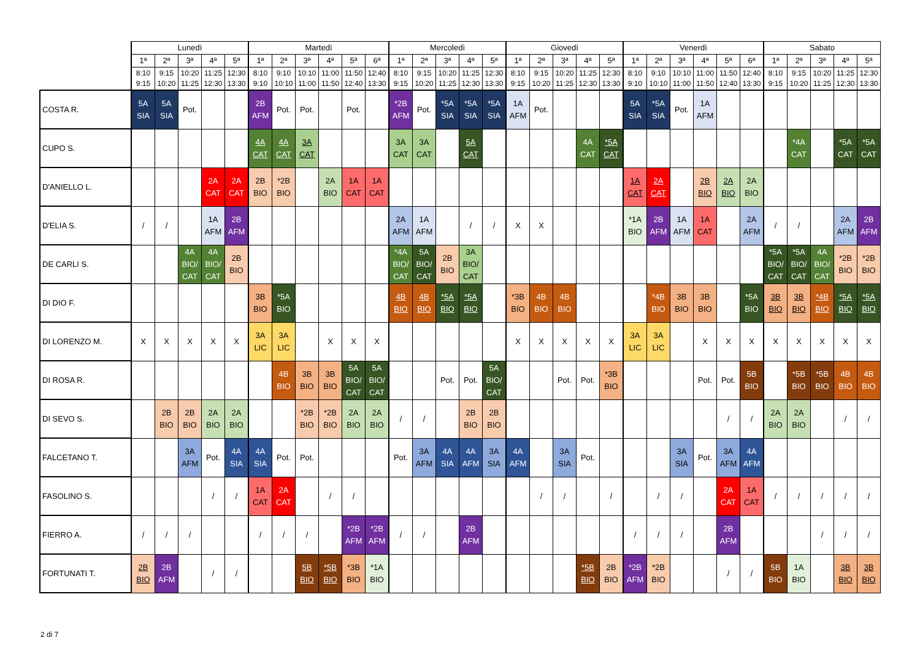| | Lunedì | | | | | Martedì | | | | | | Mercoledì | | | | | Giovedì | | | | | Venerdì | | | | | | Sabato | | | | |
| --- | --- | --- | --- | --- | --- | --- | --- | --- | --- | --- | --- | --- | --- | --- | --- | --- | --- | --- | --- | --- | --- | --- | --- | --- | --- | --- | --- | --- | --- | --- | --- | --- |
| | 1ª | 2ª | 3ª | 4ª | 5ª | 1ª | 2ª | 3ª | 4ª | 5ª | 6ª | 1ª | 2ª | 3ª | 4ª | 5ª | 1ª | 2ª | 3ª | 4ª | 5ª | 1ª | 2ª | 3ª | 4ª | 5ª | 6ª | 1ª | 2ª | 3ª | 4ª | 5ª |
| | 8:10 9:15 | 9:15 10:20 | 10:20 11:25 | 11:25 12:30 | 12:30 13:30 | 8:10 9:10 | 9:10 10:10 | 10:10 11:00 | 11:00 11:50 | 11:50 12:40 | 12:40 13:30 | 8:10 9:15 | 9:15 10:20 | 10:20 11:25 | 11:25 12:30 | 12:30 13:30 | 8:10 9:15 | 9:15 10:20 | 10:20 11:25 | 11:25 12:30 | 12:30 13:30 | 8:10 9:10 | 9:10 10:10 | 10:10 11:00 | 11:00 11:50 | 11:50 12:40 | 12:40 13:30 | 8:10 9:15 | 9:15 10:20 | 10:20 11:25 | 11:25 12:30 | 12:30 13:30 |
| COSTA R. | 5A SIA | 5A SIA | Pot. | | | 2B AFM | Pot. | Pot. | | Pot. | | *2B AFM | Pot. | *5A SIA | *5A SIA | *5A SIA | 1A AFM | Pot. | | | | 5A SIA | *5A SIA | Pot. | 1A AFM | | | | | | | |
| CUPO S. | | | | | | 4A CAT | 4A CAT | 3A CAT | | | | 3A CAT | 3A CAT | | 5A CAT | | | | | 4A CAT | *5A CAT | | | | | | | | *4A CAT | | *5A CAT | *5A CAT |
| D'ANIELLO L. | | | | 2A CAT | 2A CAT | 2B BIO | *2B BIO | | 2A BIO | 1A CAT | 1A CAT | | | | | | | | | | | 1A CAT | 2A CAT | | 2B BIO | 2A BIO | 2A BIO | | | | | |
| D'ELIA S. | / | / | | 1A AFM | 2B AFM | | | | | | | 2A AFM | 1A AFM | | / | / | X | X | | | | *1A BIO | 2B AFM | 1A AFM | 1A CAT | | 2A AFM | / | / | | 2A AFM | 2B AFM |
| DE CARLI S. | | | 4A BIO/ CAT | 4A BIO/ CAT | 2B BIO | | | | | | | *4A BIO/ CAT | 5A BIO/ CAT | 2B BIO | 3A BIO/ CAT | | | | | | | | | | | | | *5A BIO/ CAT | *5A BIO/ CAT | 4A BIO/ CAT | *2B BIO | *2B BIO |
| DI DIO F. | | | | | | 3B BIO | *5A BIO | | | | | 4B BIO | 4B BIO | *5A BIO | *5A BIO | | *3B BIO | 4B BIO | 4B BIO | | | | *4B BIO | 3B BIO | 3B BIO | | *5A BIO | 3B BIO | 3B BIO | *4B BIO | *5A BIO | *5A BIO |
| DI LORENZO M. | X | X | X | X | X | 3A LIC | 3A LIC | | X | X | X | | | | | | X | X | X | X | X | 3A LIC | 3A LIC | | X | X | X | X | X | X | X | X |
| DI ROSA R. | | | | | | | 4B BIO | 3B BIO | 3B BIO | 5A BIO/ CAT | 5A BIO/ CAT | | | Pot. | Pot. | 5A BIO/ CAT | | | Pot. | Pot. | *3B BIO | | | | Pot. | Pot. | 5B BIO | | *5B BIO | *5B BIO | 4B BIO | 4B BIO |
| DI SEVO S. | | 2B BIO | 2B BIO | 2A BIO | 2A BIO | | | *2B BIO | *2B BIO | 2A BIO | 2A BIO | / | / | | 2B BIO | 2B BIO | | | | | | | | | | / | / | 2A BIO | 2A BIO | | / | / |
| FALCETANO T. | | | 3A AFM | Pot. | 4A SIA | 4A SIA | Pot. | Pot. | | | | Pot. | 3A AFM | 4A SIA | 4A AFM | 3A SIA | 4A AFM | | 3A SIA | Pot. | | | | 3A SIA | Pot. | 3A AFM | 4A AFM | | | | | |
| FASOLINO S. | | | | / | / | 1A CAT | 2A CAT | | / | / | | | | | | | | / | / | | / | | / | / | | 2A CAT | 1A CAT | / | / | / | / | / |
| FIERRO A. | / | / | / | | | / | / | / | | *2B AFM | *2B AFM | / | / | | 2B AFM | | | | | | | / | / | / | | 2B AFM | | | | / | / | / |
| FORTUNATI T. | 2B BIO | 2B AFM | | / | / | | | 5B BIO | *5B BIO | *3B BIO | *1A BIO | | | | | | | | | *5B BIO | 2B BIO | *2B AFM | *2B BIO | | | / | / | 5B BIO | 1A BIO | | 3B BIO | 3B BIO |
2 di 7